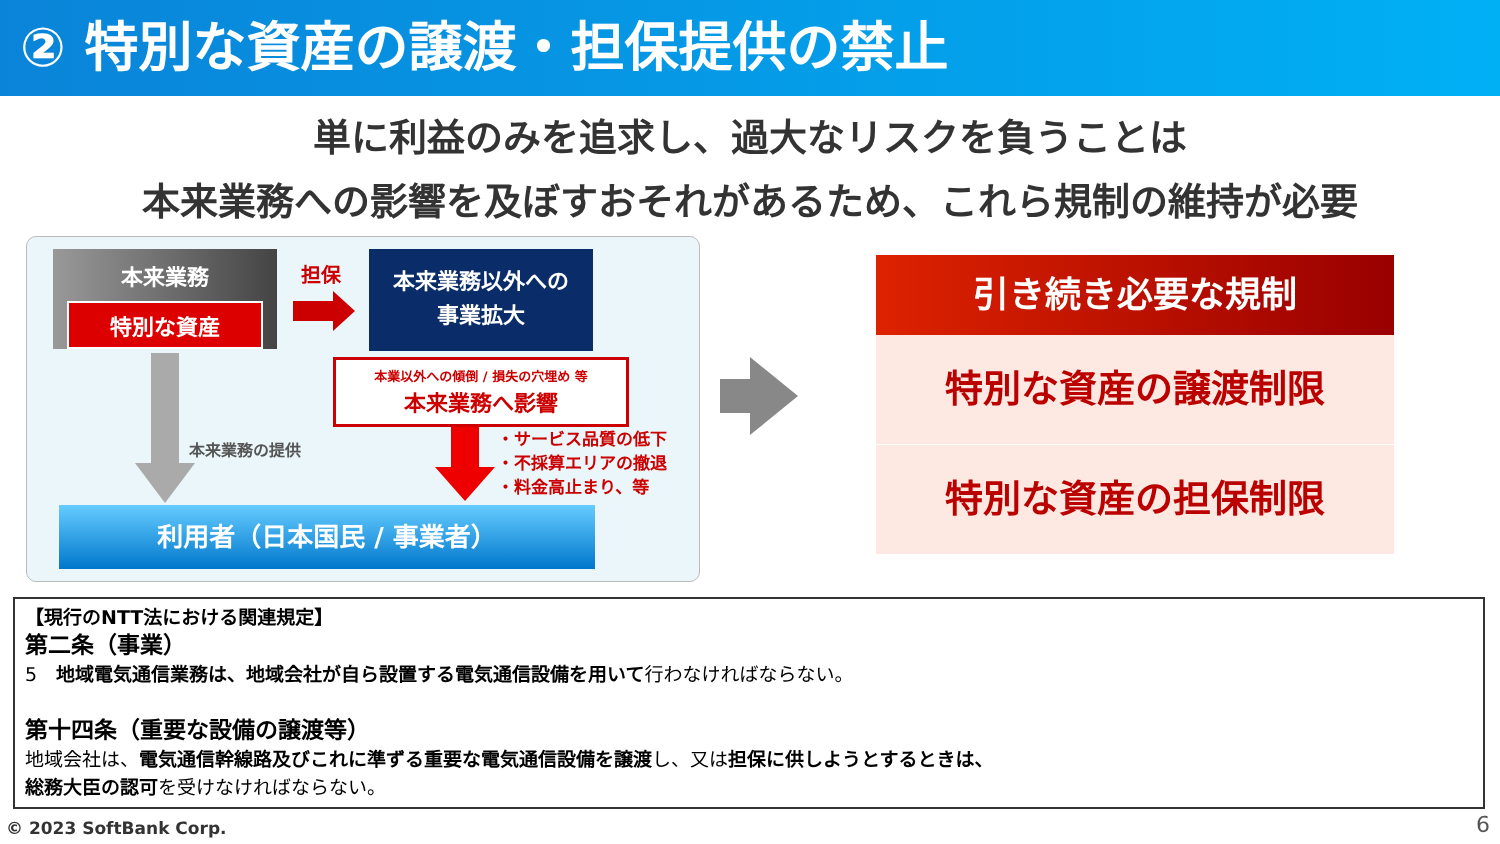② 特別な資産の譲渡・担保提供の禁止
単に利益のみを追求し、過大なリスクを負うことは
本来業務への影響を及ぼすおそれがあるため、これら規制の維持が必要
本来業務
特別な資産
担保
本来業務以外への
事業拡大
本業以外への傾倒 / 損失の穴埋め 等
本来業務へ影響
本来業務の提供
・サービス品質の低下
・不採算エリアの撤退
・料金高止まり、等
利用者（日本国民 / 事業者）
引き続き必要な規制
特別な資産の譲渡制限
特別な資産の担保制限
【現行のNTT法における関連規定】
第二条（事業）
5　地域電気通信業務は、地域会社が自ら設置する電気通信設備を用いて行わなければならない。
第十四条（重要な設備の譲渡等）
地域会社は、電気通信幹線路及びこれに準ずる重要な電気通信設備を譲渡し、又は担保に供しようとするときは、
総務大臣の認可を受けなければならない。
© 2023 SoftBank Corp. 6